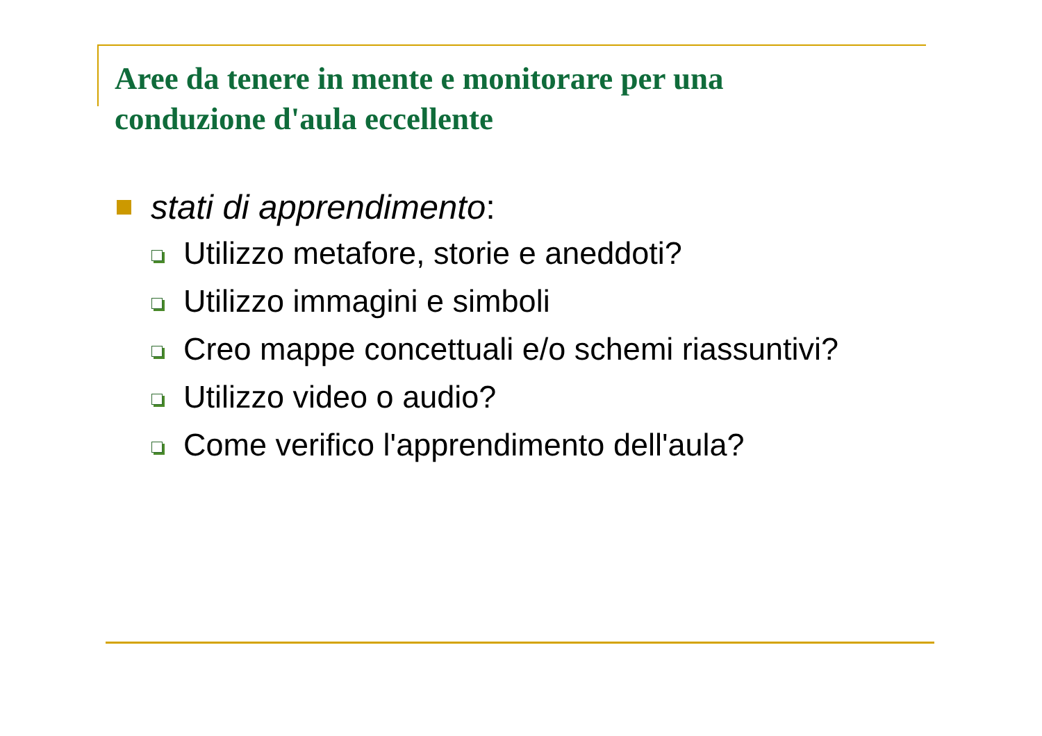Aree da tenere in mente e monitorare per una conduzione d'aula eccellente
stati di apprendimento:
Utilizzo metafore, storie e aneddoti?
Utilizzo immagini e simboli
Creo mappe concettuali e/o schemi riassuntivi?
Utilizzo video o audio?
Come verifico l'apprendimento dell'aula?